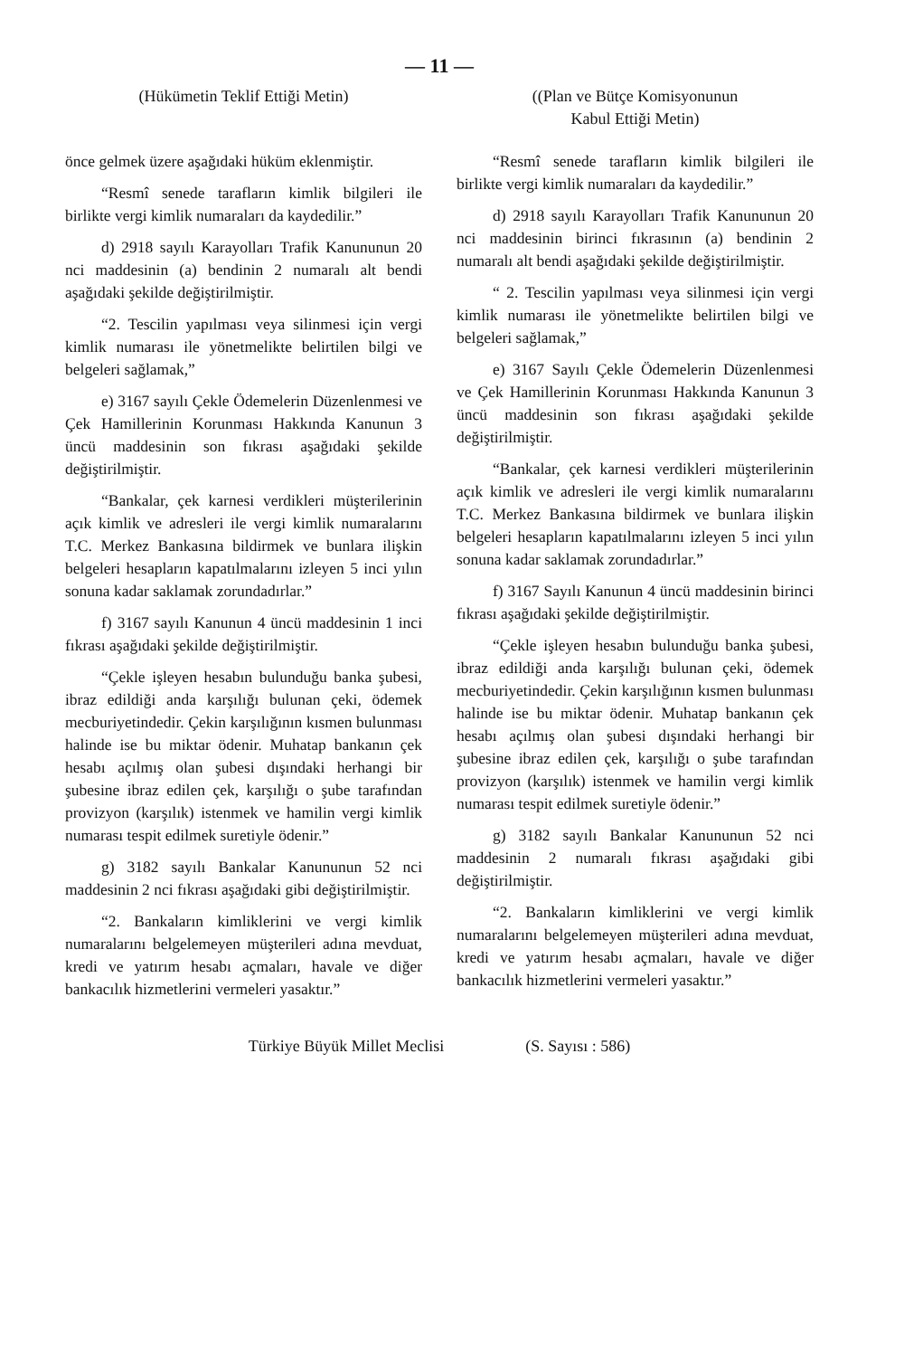— 11 —
(Hükümetin Teklif Ettiği Metin)
önce gelmek üzere aşağıdaki hüküm eklenmiştir.
“Resmî senede tarafların kimlik bilgileri ile birlikte vergi kimlik numaraları da kaydedilir.”
d) 2918 sayılı Karayolları Trafik Kanununun 20 nci maddesinin (a) bendinin 2 numaralı alt bendi aşağıdaki şekilde değiştirilmiştir.
“2. Tescilin yapılması veya silinmesi için vergi kimlik numarası ile yönetmelikte belirtilen bilgi ve belgeleri sağlamak,”
e) 3167 sayılı Çekle Ödemelerin Düzenlenmesi ve Çek Hamillerinin Korunması Hakkında Kanunun 3 üncü maddesinin son fıkrası aşağıdaki şekilde değiştirilmiştir.
“Bankalar, çek karnesi verdikleri müşterilerinin açık kimlik ve adresleri ile vergi kimlik numaralarını T.C. Merkez Bankasına bildirmek ve bunlara ilişkin belgeleri hesapların kapatılmalarını izleyen 5 inci yılın sonuna kadar saklamak zorundadırlar.”
f) 3167 sayılı Kanunun 4 üncü maddesinin 1 inci fıkrası aşağıdaki şekilde değiştirilmiştir.
“Çekle işleyen hesabın bulunduğu banka şubesi, ibraz edildiği anda karşılığı bulunan çeki, ödemek mecburiyetindedir. Çekin karşılığının kısmen bulunması halinde ise bu miktar ödenir. Muhatap bankanın çek hesabı açılmış olan şubesi dışındaki herhangi bir şubesine ibraz edilen çek, karşılığı o şube tarafından provizyon (karşılık) istenmek ve hamilin vergi kimlik numarası tespit edilmek suretiyle ödenir.”
g) 3182 sayılı Bankalar Kanununun 52 nci maddesinin 2 nci fıkrası aşağıdaki gibi değiştirilmiştir.
“2. Bankaların kimliklerini ve vergi kimlik numaralarını belgelemeyen müşterileri adına mevduat, kredi ve yatırım hesabı açmaları, havale ve diğer bankacılık hizmetlerini vermeleri yasaktır.”
((Plan ve Bütçe Komisyonunun
Kabul Ettiği Metin)
“Resmî senede tarafların kimlik bilgileri ile birlikte vergi kimlik numaraları da kaydedilir.”
d) 2918 sayılı Karayolları Trafik Kanununun 20 nci maddesinin birinci fıkrasının (a) bendinin 2 numaralı alt bendi aşağıdaki şekilde değiştirilmiştir.
“ 2. Tescilin yapılması veya silinmesi için vergi kimlik numarası ile yönetmelikte belirtilen bilgi ve belgeleri sağlamak,”
e) 3167 Sayılı Çekle Ödemelerin Düzenlenmesi ve Çek Hamillerinin Korunması Hakkında Kanunun 3 üncü maddesinin son fıkrası aşağıdaki şekilde değiştirilmiştir.
“Bankalar, çek karnesi verdikleri müşterilerinin açık kimlik ve adresleri ile vergi kimlik numaralarını T.C. Merkez Bankasına bildirmek ve bunlara ilişkin belgeleri hesapların kapatılmalarını izleyen 5 inci yılın sonuna kadar saklamak zorundadırlar.”
f) 3167 Sayılı Kanunun 4 üncü maddesinin birinci fıkrası aşağıdaki şekilde değiştirilmiştir.
“Çekle işleyen hesabın bulunduğu banka şubesi, ibraz edildiği anda karşılığı bulunan çeki, ödemek mecburiyetindedir. Çekin karşılığının kısmen bulunması halinde ise bu miktar ödenir. Muhatap bankanın çek hesabı açılmış olan şubesi dışındaki herhangi bir şubesine ibraz edilen çek, karşılığı o şube tarafından provizyon (karşılık) istenmek ve hamilin vergi kimlik numarası tespit edilmek suretiyle ödenir.”
g) 3182 sayılı Bankalar Kanununun 52 nci maddesinin 2 numaralı fıkrası aşağıdaki gibi değiştirilmiştir.
“2. Bankaların kimliklerini ve vergi kimlik numaralarını belgelemeyen müşterileri adına mevduat, kredi ve yatırım hesabı açmaları, havale ve diğer bankacılık hizmetlerini vermeleri yasaktır.”
Türkiye Büyük Millet Meclisi (S. Sayısı : 586)